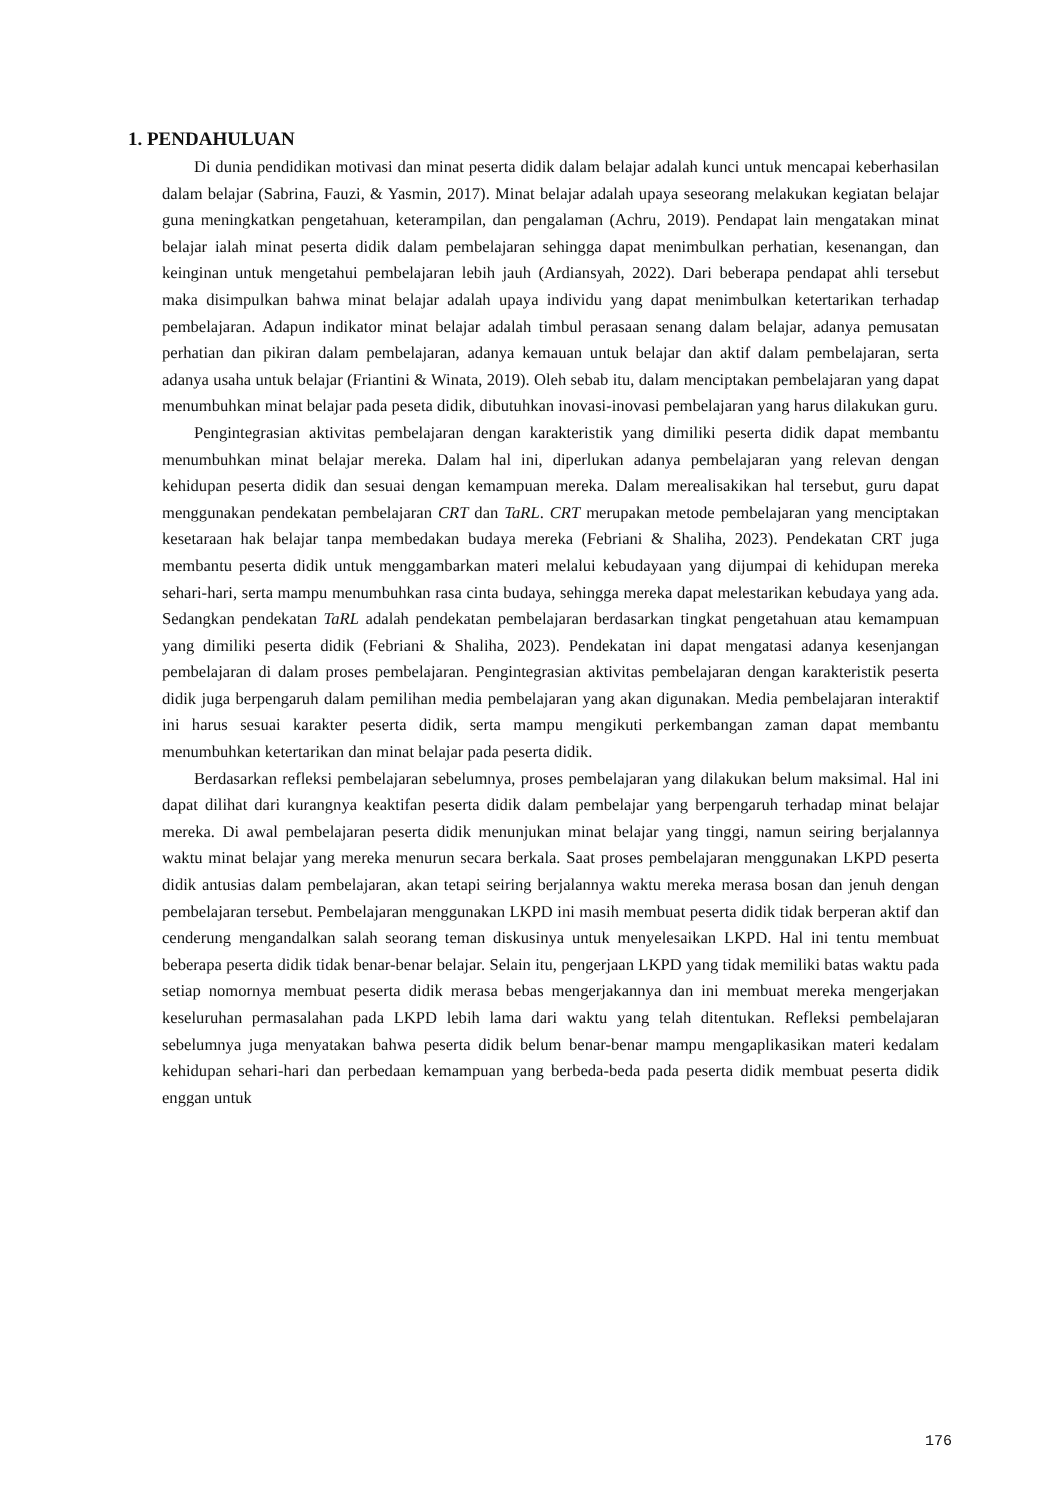1. PENDAHULUAN
Di dunia pendidikan motivasi dan minat peserta didik dalam belajar adalah kunci untuk mencapai keberhasilan dalam belajar (Sabrina, Fauzi, & Yasmin, 2017). Minat belajar adalah upaya seseorang melakukan kegiatan belajar guna meningkatkan pengetahuan, keterampilan, dan pengalaman (Achru, 2019). Pendapat lain mengatakan minat belajar ialah minat peserta didik dalam pembelajaran sehingga dapat menimbulkan perhatian, kesenangan, dan keinginan untuk mengetahui pembelajaran lebih jauh (Ardiansyah, 2022). Dari beberapa pendapat ahli tersebut maka disimpulkan bahwa minat belajar adalah upaya individu yang dapat menimbulkan ketertarikan terhadap pembelajaran. Adapun indikator minat belajar adalah timbul perasaan senang dalam belajar, adanya pemusatan perhatian dan pikiran dalam pembelajaran, adanya kemauan untuk belajar dan aktif dalam pembelajaran, serta adanya usaha untuk belajar (Friantini & Winata, 2019). Oleh sebab itu, dalam menciptakan pembelajaran yang dapat menumbuhkan minat belajar pada peseta didik, dibutuhkan inovasi-inovasi pembelajaran yang harus dilakukan guru.
Pengintegrasian aktivitas pembelajaran dengan karakteristik yang dimiliki peserta didik dapat membantu menumbuhkan minat belajar mereka. Dalam hal ini, diperlukan adanya pembelajaran yang relevan dengan kehidupan peserta didik dan sesuai dengan kemampuan mereka. Dalam merealisakikan hal tersebut, guru dapat menggunakan pendekatan pembelajaran CRT dan TaRL. CRT merupakan metode pembelajaran yang menciptakan kesetaraan hak belajar tanpa membedakan budaya mereka (Febriani & Shaliha, 2023). Pendekatan CRT juga membantu peserta didik untuk menggambarkan materi melalui kebudayaan yang dijumpai di kehidupan mereka sehari-hari, serta mampu menumbuhkan rasa cinta budaya, sehingga mereka dapat melestarikan kebudaya yang ada. Sedangkan pendekatan TaRL adalah pendekatan pembelajaran berdasarkan tingkat pengetahuan atau kemampuan yang dimiliki peserta didik (Febriani & Shaliha, 2023). Pendekatan ini dapat mengatasi adanya kesenjangan pembelajaran di dalam proses pembelajaran. Pengintegrasian aktivitas pembelajaran dengan karakteristik peserta didik juga berpengaruh dalam pemilihan media pembelajaran yang akan digunakan. Media pembelajaran interaktif ini harus sesuai karakter peserta didik, serta mampu mengikuti perkembangan zaman dapat membantu menumbuhkan ketertarikan dan minat belajar pada peserta didik.
Berdasarkan refleksi pembelajaran sebelumnya, proses pembelajaran yang dilakukan belum maksimal. Hal ini dapat dilihat dari kurangnya keaktifan peserta didik dalam pembelajar yang berpengaruh terhadap minat belajar mereka. Di awal pembelajaran peserta didik menunjukan minat belajar yang tinggi, namun seiring berjalannya waktu minat belajar yang mereka menurun secara berkala. Saat proses pembelajaran menggunakan LKPD peserta didik antusias dalam pembelajaran, akan tetapi seiring berjalannya waktu mereka merasa bosan dan jenuh dengan pembelajaran tersebut. Pembelajaran menggunakan LKPD ini masih membuat peserta didik tidak berperan aktif dan cenderung mengandalkan salah seorang teman diskusinya untuk menyelesaikan LKPD. Hal ini tentu membuat beberapa peserta didik tidak benar-benar belajar. Selain itu, pengerjaan LKPD yang tidak memiliki batas waktu pada setiap nomornya membuat peserta didik merasa bebas mengerjakannya dan ini membuat mereka mengerjakan keseluruhan permasalahan pada LKPD lebih lama dari waktu yang telah ditentukan. Refleksi pembelajaran sebelumnya juga menyatakan bahwa peserta didik belum benar-benar mampu mengaplikasikan materi kedalam kehidupan sehari-hari dan perbedaan kemampuan yang berbeda-beda pada peserta didik membuat peserta didik enggan untuk
176